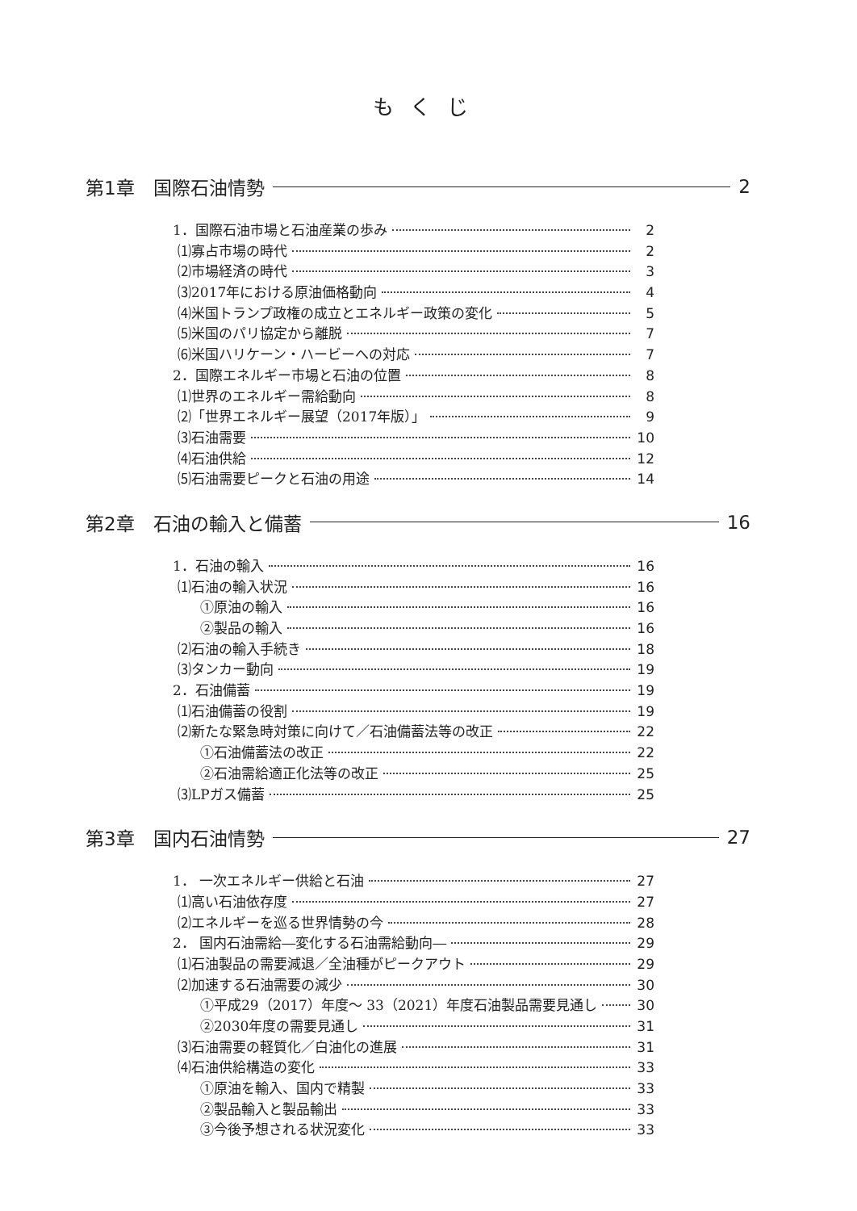もくじ
第1章　国際石油情勢 2
1．国際石油市場と石油産業の歩み 2
⑴寡占市場の時代 2
⑵市場経済の時代 3
⑶2017年における原油価格動向 4
⑷米国トランプ政権の成立とエネルギー政策の変化 5
⑸米国のパリ協定から離脱 7
⑹米国ハリケーン・ハービーへの対応 7
2．国際エネルギー市場と石油の位置 8
⑴世界のエネルギー需給動向 8
⑵「世界エネルギー展望（2017年版）」 9
⑶石油需要 10
⑷石油供給 12
⑸石油需要ピークと石油の用途 14
第2章　石油の輸入と備蓄 16
1．石油の輸入 16
⑴石油の輸入状況 16
①原油の輸入 16
②製品の輸入 16
⑵石油の輸入手続き 18
⑶タンカー動向 19
2．石油備蓄 19
⑴石油備蓄の役割 19
⑵新たな緊急時対策に向けて／石油備蓄法等の改正 22
①石油備蓄法の改正 22
②石油需給適正化法等の改正 25
⑶LPガス備蓄 25
第3章　国内石油情勢 27
1． 一次エネルギー供給と石油 27
⑴高い石油依存度 27
⑵エネルギーを巡る世界情勢の今 28
2． 国内石油需給―変化する石油需給動向― 29
⑴石油製品の需要減退／全油種がピークアウト 29
⑵加速する石油需要の減少 30
①平成29（2017）年度～ 33（2021）年度石油製品需要見通し 30
②2030年度の需要見通し 31
⑶石油需要の軽質化／白油化の進展 31
⑷石油供給構造の変化 33
①原油を輸入、国内で精製 33
②製品輸入と製品輸出 33
③今後予想される状況変化 33